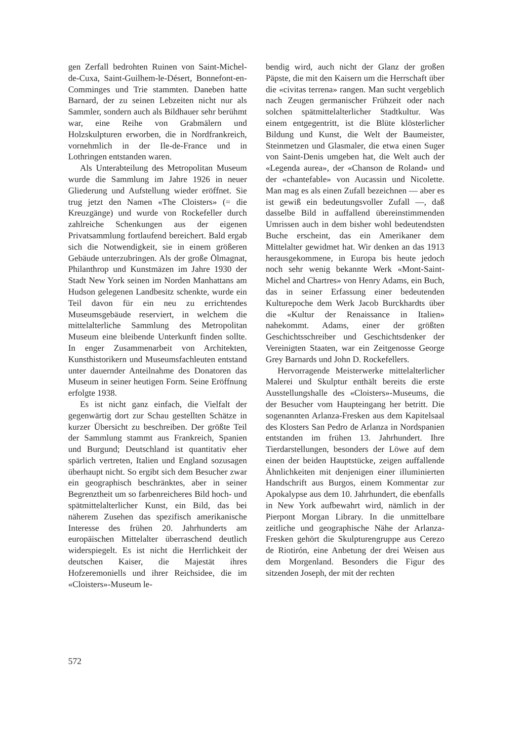gen Zerfall bedrohten Ruinen von Saint-Michel-de-Cuxa, Saint-Guilhem-le-Désert, Bonnefont-en-Comminges und Trie stammten. Daneben hatte Barnard, der zu seinen Lebzeiten nicht nur als Sammler, sondern auch als Bildhauer sehr berühmt war, eine Reihe von Grabmälern und Holzskulpturen erworben, die in Nordfrankreich, vornehmlich in der Ile-de-France und in Lothringen entstanden waren.
Als Unterabteilung des Metropolitan Museum wurde die Sammlung im Jahre 1926 in neuer Gliederung und Aufstellung wieder eröffnet. Sie trug jetzt den Namen «The Cloisters» (= die Kreuzgänge) und wurde von Rockefeller durch zahlreiche Schenkungen aus der eigenen Privatsammlung fortlaufend bereichert. Bald ergab sich die Notwendigkeit, sie in einem größeren Gebäude unterzubringen. Als der große Ölmagnat, Philanthrop und Kunstmäzen im Jahre 1930 der Stadt New York seinen im Norden Manhattans am Hudson gelegenen Landbesitz schenkte, wurde ein Teil davon für ein neu zu errichtendes Museumsgebäude reserviert, in welchem die mittelalterliche Sammlung des Metropolitan Museum eine bleibende Unterkunft finden sollte. In enger Zusammenarbeit von Architekten, Kunsthistorikern und Museumsfachleuten entstand unter dauernder Anteilnahme des Donatoren das Museum in seiner heutigen Form. Seine Eröffnung erfolgte 1938.
Es ist nicht ganz einfach, die Vielfalt der gegenwärtig dort zur Schau gestellten Schätze in kurzer Übersicht zu beschreiben. Der größte Teil der Sammlung stammt aus Frankreich, Spanien und Burgund; Deutschland ist quantitativ eher spärlich vertreten, Italien und England sozusagen überhaupt nicht. So ergibt sich dem Besucher zwar ein geographisch beschränktes, aber in seiner Begrenztheit um so farbenreicheres Bild hoch- und spätmittelalterlicher Kunst, ein Bild, das bei näherem Zusehen das spezifisch amerikanische Interesse des frühen 20. Jahrhunderts am europäischen Mittelalter überraschend deutlich widerspiegelt. Es ist nicht die Herrlichkeit der deutschen Kaiser, die Majestät ihres Hofzeremoniells und ihrer Reichsidee, die im «Cloisters»-Museum le-
bendig wird, auch nicht der Glanz der großen Päpste, die mit den Kaisern um die Herrschaft über die «civitas terrena» rangen. Man sucht vergeblich nach Zeugen germanischer Frühzeit oder nach solchen spätmittelalterlicher Stadtkultur. Was einem entgegentritt, ist die Blüte klösterlicher Bildung und Kunst, die Welt der Baumeister, Steinmetzen und Glasmaler, die etwa einen Suger von Saint-Denis umgeben hat, die Welt auch der «Legenda aurea», der «Chanson de Roland» und der «chantefable» von Aucassin und Nicolette. Man mag es als einen Zufall bezeichnen — aber es ist gewiß ein bedeutungsvoller Zufall —, daß dasselbe Bild in auffallend übereinstimmenden Umrissen auch in dem bisher wohl bedeutendsten Buche erscheint, das ein Amerikaner dem Mittelalter gewidmet hat. Wir denken an das 1913 herausgekommene, in Europa bis heute jedoch noch sehr wenig bekannte Werk «Mont-Saint-Michel and Chartres» von Henry Adams, ein Buch, das in seiner Erfassung einer bedeutenden Kulturepoche dem Werk Jacob Burckhardts über die «Kultur der Renaissance in Italien» nahekommt. Adams, einer der größten Geschichtsschreiber und Geschichtsdenker der Vereinigten Staaten, war ein Zeitgenosse George Grey Barnards und John D. Rockefellers.
Hervorragende Meisterwerke mittelalterlicher Malerei und Skulptur enthält bereits die erste Ausstellungshalle des «Cloisters»-Museums, die der Besucher vom Haupteingang her betritt. Die sogenannten Arlanza-Fresken aus dem Kapitelsaal des Klosters San Pedro de Arlanza in Nordspanien entstanden im frühen 13. Jahrhundert. Ihre Tierdarstellungen, besonders der Löwe auf dem einen der beiden Hauptstücke, zeigen auffallende Ähnlichkeiten mit denjenigen einer illuminierten Handschrift aus Burgos, einem Kommentar zur Apokalypse aus dem 10. Jahrhundert, die ebenfalls in New York aufbewahrt wird, nämlich in der Pierpont Morgan Library. In die unmittelbare zeitliche und geographische Nähe der Arlanza-Fresken gehört die Skulpturengruppe aus Cerezo de Riotirón, eine Anbetung der drei Weisen aus dem Morgenland. Besonders die Figur des sitzenden Joseph, der mit der rechten
572